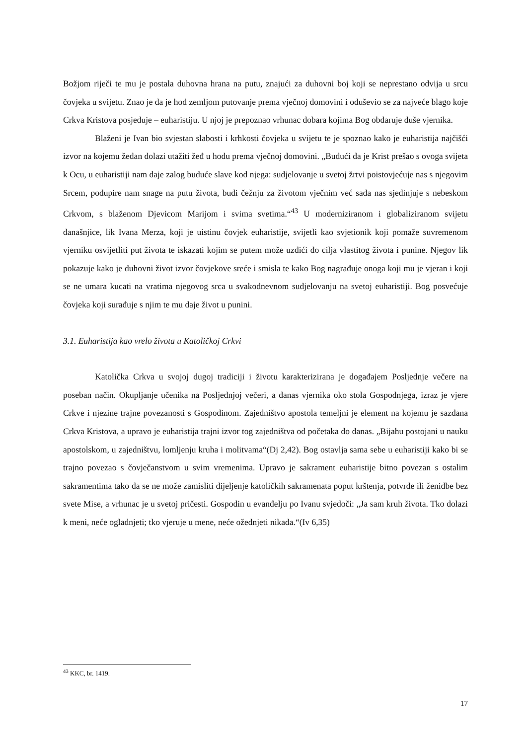Božjom riječi te mu je postala duhovna hrana na putu, znajući za duhovni boj koji se neprestano odvija u srcu čovjeka u svijetu. Znao je da je hod zemljom putovanje prema vječnoj domovini i oduševio se za najveće blago koje Crkva Kristova posjeduje – euharistiju. U njoj je prepoznao vrhunac dobara kojima Bog obdaruje duše vjernika.
Blaženi je Ivan bio svjestan slabosti i krhkosti čovjeka u svijetu te je spoznao kako je euharistija najčišći izvor na kojemu žedan dolazi utažiti žeđ u hodu prema vječnoj domovini. „Budući da je Krist prešao s ovoga svijeta k Ocu, u euharistiji nam daje zalog buduće slave kod njega: sudjelovanje u svetoj žrtvi poistovjećuje nas s njegovim Srcem, podupire nam snage na putu života, budi čežnju za životom vječnim već sada nas sjedinjuje s nebeskom Crkvom, s blaženom Djevicom Marijom i svima svetima.“<sup>43</sup> U moderniziranom i globaliziranom svijetu današnjice, lik Ivana Merza, koji je uistinu čovjek euharistije, svijetli kao svjetionik koji pomaže suvremenom vjerniku osvijetliti put života te iskazati kojim se putem može uzdići do cilja vlastitog života i punine. Njegov lik pokazuje kako je duhovni život izvor čovjekove sreće i smisla te kako Bog nagrađuje onoga koji mu je vjeran i koji se ne umara kucati na vratima njegovog srca u svakodnevnom sudjelovanju na svetoj euharistiji. Bog posvećuje čovjeka koji surađuje s njim te mu daje život u punini.
3.1. Euharistija kao vrelo života u Katoličkoj Crkvi
Katolička Crkva u svojoj dugoj tradiciji i životu karakterizirana je događajem Posljednje večere na poseban način. Okupljanje učenika na Posljednjoj večeri, a danas vjernika oko stola Gospodnjega, izraz je vjere Crkve i njezine trajne povezanosti s Gospodinom. Zajedništvo apostola temeljni je element na kojemu je sazdana Crkva Kristova, a upravo je euharistija trajni izvor tog zajedništva od početaka do danas. „Bijahu postojani u nauku apostolskom, u zajedništvu, lomljenju kruha i molitvama“(Dj 2,42). Bog ostavlja sama sebe u euharistiji kako bi se trajno povezao s čovječanstvom u svim vremenima. Upravo je sakrament euharistije bitno povezan s ostalim sakramentima tako da se ne može zamisliti dijeljenje katoličkih sakramenata poput krštenja, potvrde ili ženidbe bez svete Mise, a vrhunac je u svetoj pričesti. Gospodin u evanđelju po Ivanu svjedoči: „Ja sam kruh života. Tko dolazi k meni, neće ogladnjeti; tko vjeruje u mene, neće ožednjeti nikada.“(Iv 6,35)
<sup>43</sup> KKC, br. 1419.
17